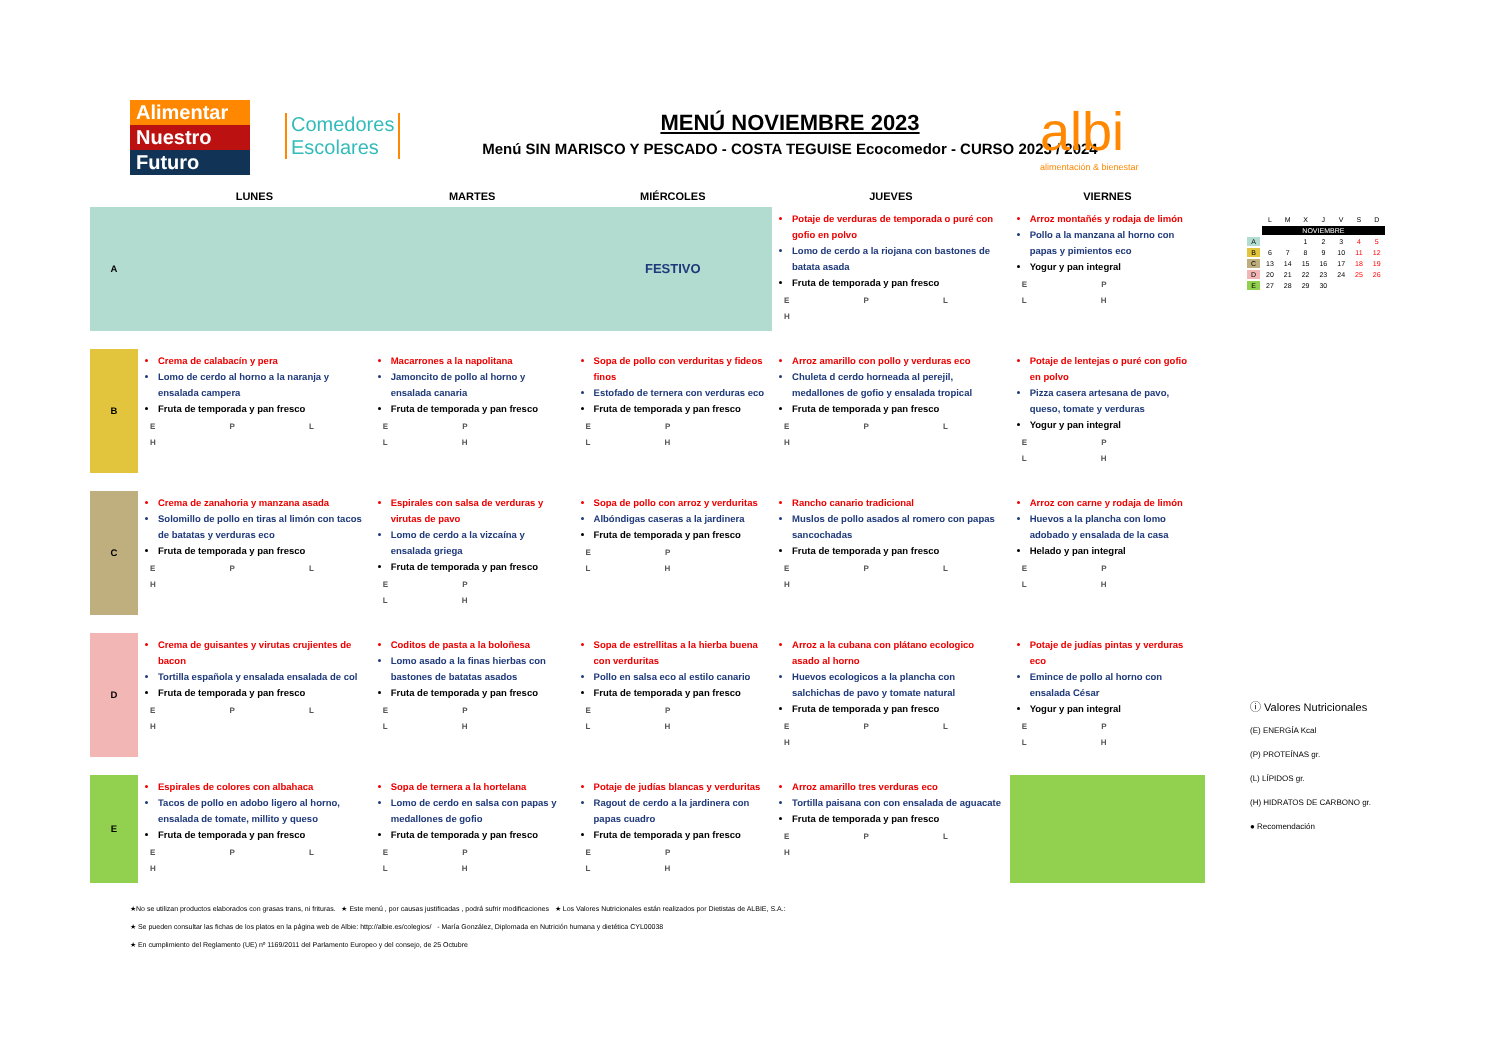Alimentar
Nuestro
Futuro
Comedores
Escolares
MENÚ NOVIEMBRE 2023
Menú SIN MARISCO Y PESCADO - COSTA TEGUISE Ecocomedor - CURSO 2023 / 2024
albi
alimentación & bienestar
| | LUNES | MARTES | MIÉRCOLES | JUEVES | VIERNES |
| --- | --- | --- | --- | --- | --- |
| A | | | FESTIVO | Potaje de verduras de temporada o puré con gofio en polvo Lomo de cerdo a la riojana con bastones de batata asada Fruta de temporada y pan fresco E P L H | Arroz montañés y rodaja de limón Pollo a la manzana al horno con papas y pimientos eco Yogur y pan integral E P L H |
| B | Crema de calabacín y pera Lomo de cerdo al horno a la naranja y ensalada campera Fruta de temporada y pan fresco E P L H | Macarrones a la napolitana Jamoncito de pollo al horno y ensalada canaria Fruta de temporada y pan fresco E P L H | Sopa de pollo con verduritas y fideos finos Estofado de ternera con verduras eco Fruta de temporada y pan fresco E P L H | Arroz amarillo con pollo y verduras eco Chuleta d cerdo horneada al perejil, medallones de gofio y ensalada tropical Fruta de temporada y pan fresco E P L H | Potaje de lentejas o puré con gofio en polvo Pizza casera artesana de pavo, queso, tomate y verduras Yogur y pan integral E P L H |
| C | Crema de zanahoria y manzana asada Solomillo de pollo en tiras al limón con tacos de batatas y verduras eco Fruta de temporada y pan fresco E P L H | Espirales con salsa de verduras y virutas de pavo Lomo de cerdo a la vizcaína y ensalada griega Fruta de temporada y pan fresco E P L H | Sopa de pollo con arroz y verduritas Albóndigas caseras a la jardinera Fruta de temporada y pan fresco E P L H | Rancho canario tradicional Muslos de pollo asados al romero con papas sancochadas Fruta de temporada y pan fresco E P L H | Arroz con carne y rodaja de limón Huevos a la plancha con lomo adobado y ensalada de la casa Helado y pan integral E P L H |
| D | Crema de guisantes y virutas crujientes de bacon Tortilla española y ensalada ensalada de col Fruta de temporada y pan fresco E P L H | Coditos de pasta a la boloñesa Lomo asado a la finas hierbas con bastones de batatas asados Fruta de temporada y pan fresco E P L H | Sopa de estrellitas a la hierba buena con verduritas Pollo en salsa eco al estilo canario Fruta de temporada y pan fresco E P L H | Arroz a la cubana con plátano ecologico asado al horno Huevos ecologicos a la plancha con salchichas de pavo y tomate natural Fruta de temporada y pan fresco E P L H | Potaje de judías pintas y verduras eco Emince de pollo al horno con ensalada César Yogur y pan integral E P L H |
| E | Espirales de colores con albahaca Tacos de pollo en adobo ligero al horno, ensalada de tomate, millito y queso Fruta de temporada y pan fresco E P L H | Sopa de ternera a la hortelana Lomo de cerdo en salsa con papas y medallones de gofio Fruta de temporada y pan fresco E P L H | Potaje de judías blancas y verduritas Ragout de cerdo a la jardinera con papas cuadro Fruta de temporada y pan fresco E P L H | Arroz amarillo tres verduras eco Tortilla paisana con con ensalada de aguacate Fruta de temporada y pan fresco E P L H | |
| | L | M | X | J | V | S | D |
| | NOVIEMBRE | | | | | | |
| A | | | 1 | 2 | 3 | 4 | 5 |
| B | 6 | 7 | 8 | 9 | 10 | 11 | 12 |
| C | 13 | 14 | 15 | 16 | 17 | 18 | 19 |
| D | 20 | 21 | 22 | 23 | 24 | 25 | 26 |
| E | 27 | 28 | 29 | 30 | | | |
ⓘ Valores Nutricionales
(E) ENERGÍA Kcal
(P) PROTEÍNAS gr.
(L) LÍPIDOS gr.
(H) HIDRATOS DE CARBONO gr.
● Recomendación
★No se utilizan productos elaborados con grasas trans, ni frituras. ★ Este menú , por causas justificadas , podrá sufrir modificaciones ★ Los Valores Nutricionales están realizados por Dietistas de ALBIE, S.A.:
★ Se pueden consultar las fichas de los platos en la página web de Albie: http://albie.es/colegios/ - María González, Diplomada en Nutrición humana y dietética CYL00038
★ En cumplimiento del Reglamento (UE) nº 1169/2011 del Parlamento Europeo y del consejo, de 25 Octubre